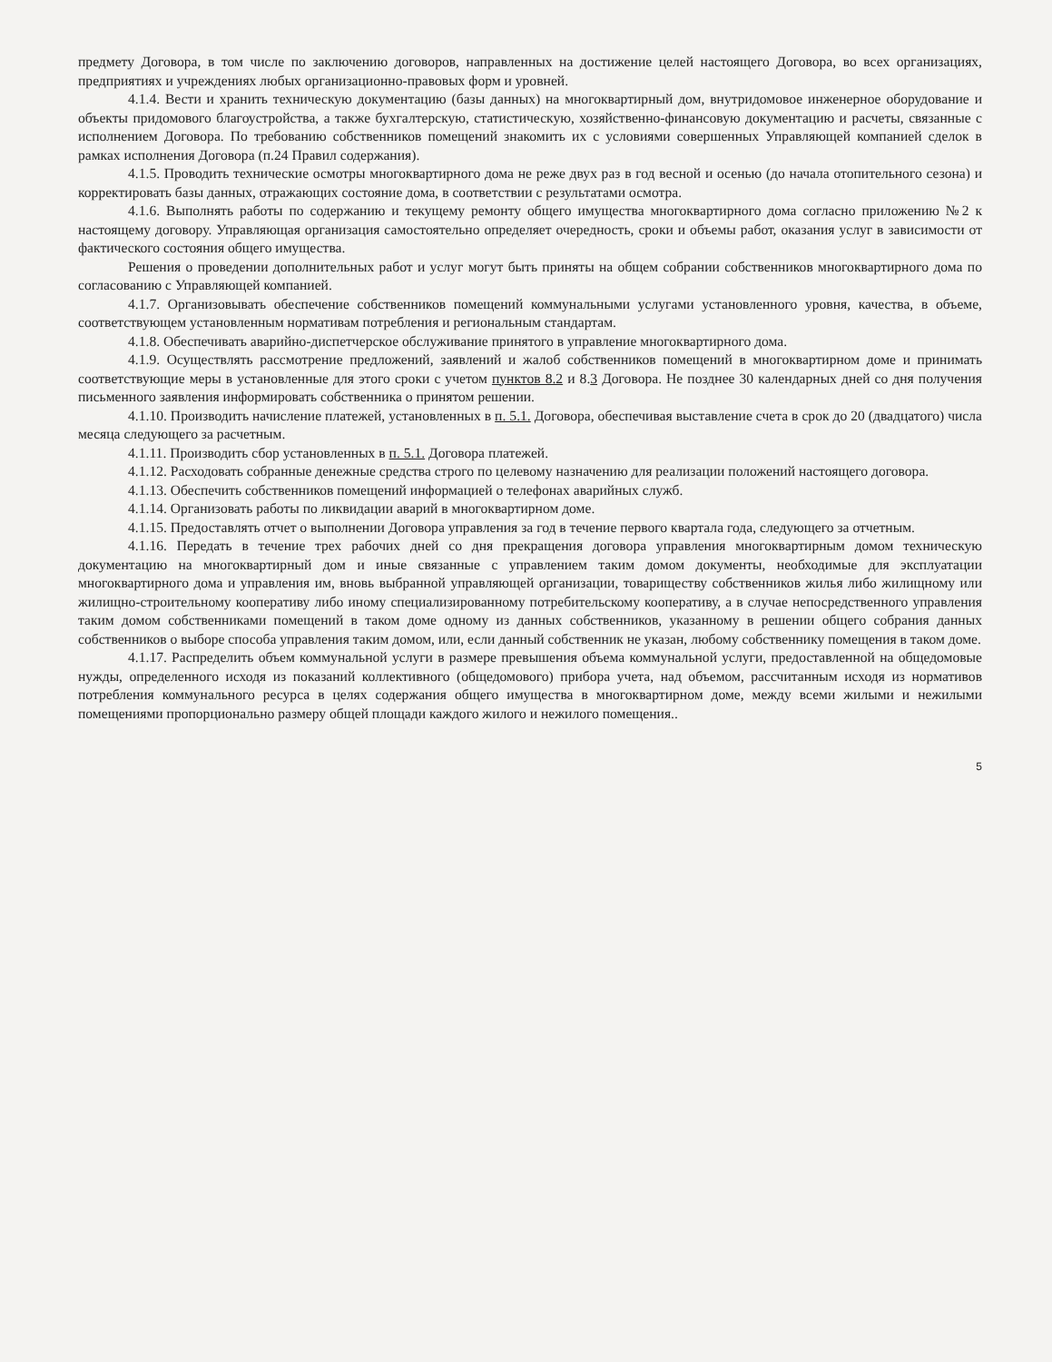предмету Договора, в том числе по заключению договоров, направленных на достижение целей настоящего Договора, во всех организациях, предприятиях и учреждениях любых организационно-правовых форм и уровней.
4.1.4. Вести и хранить техническую документацию (базы данных) на многоквартирный дом, внутридомовое инженерное оборудование и объекты придомового благоустройства, а также бухгалтерскую, статистическую, хозяйственно-финансовую документацию и расчеты, связанные с исполнением Договора. По требованию собственников помещений знакомить их с условиями совершенных Управляющей компанией сделок в рамках исполнения Договора (п.24 Правил содержания).
4.1.5. Проводить технические осмотры многоквартирного дома не реже двух раз в год весной и осенью (до начала отопительного сезона) и корректировать базы данных, отражающих состояние дома, в соответствии с результатами осмотра.
4.1.6. Выполнять работы по содержанию и текущему ремонту общего имущества многоквартирного дома согласно приложению №2 к настоящему договору. Управляющая организация самостоятельно определяет очередность, сроки и объемы работ, оказания услуг в зависимости от фактического состояния общего имущества.
Решения о проведении дополнительных работ и услуг могут быть приняты на общем собрании собственников многоквартирного дома по согласованию с Управляющей компанией.
4.1.7. Организовывать обеспечение собственников помещений коммунальными услугами установленного уровня, качества, в объеме, соответствующем установленным нормативам потребления и региональным стандартам.
4.1.8. Обеспечивать аварийно-диспетчерское обслуживание принятого в управление многоквартирного дома.
4.1.9. Осуществлять рассмотрение предложений, заявлений и жалоб собственников помещений в многоквартирном доме и принимать соответствующие меры в установленные для этого сроки с учетом пунктов 8.2 и 8.3 Договора. Не позднее 30 календарных дней со дня получения письменного заявления информировать собственника о принятом решении.
4.1.10. Производить начисление платежей, установленных в п. 5.1. Договора, обеспечивая выставление счета в срок до 20 (двадцатого) числа месяца следующего за расчетным.
4.1.11. Производить сбор установленных в п. 5.1. Договора платежей.
4.1.12. Расходовать собранные денежные средства строго по целевому назначению для реализации положений настоящего договора.
4.1.13. Обеспечить собственников помещений информацией о телефонах аварийных служб.
4.1.14. Организовать работы по ликвидации аварий в многоквартирном доме.
4.1.15. Предоставлять отчет о выполнении Договора управления за год в течение первого квартала года, следующего за отчетным.
4.1.16. Передать в течение трех рабочих дней со дня прекращения договора управления многоквартирным домом техническую документацию на многоквартирный дом и иные связанные с управлением таким домом документы, необходимые для эксплуатации многоквартирного дома и управления им, вновь выбранной управляющей организации, товариществу собственников жилья либо жилищному или жилищно-строительному кооперативу либо иному специализированному потребительскому кооперативу, а в случае непосредственного управления таким домом собственниками помещений в таком доме одному из данных собственников, указанному в решении общего собрания данных собственников о выборе способа управления таким домом, или, если данный собственник не указан, любому собственнику помещения в таком доме.
4.1.17. Распределить объем коммунальной услуги в размере превышения объема коммунальной услуги, предоставленной на общедомовые нужды, определенного исходя из показаний коллективного (общедомового) прибора учета, над объемом, рассчитанным исходя из нормативов потребления коммунального ресурса в целях содержания общего имущества в многоквартирном доме, между всеми жилыми и нежилыми помещениями пропорционально размеру общей площади каждого жилого и нежилого помещения..
5